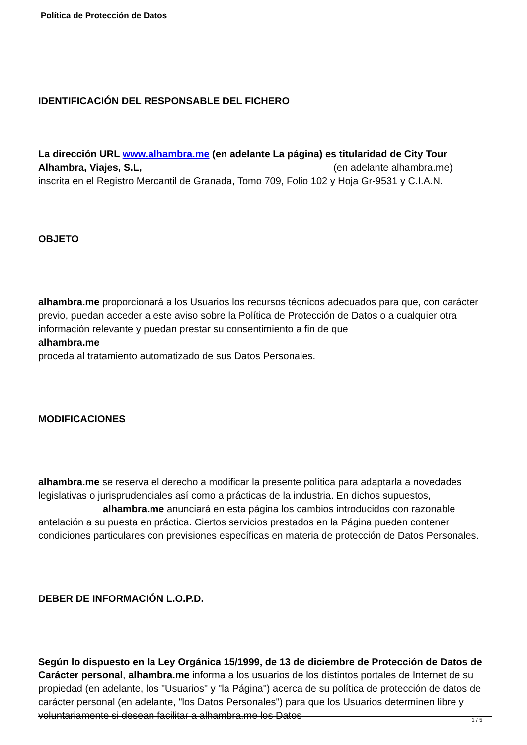Política de Protección de Datos
IDENTIFICACIÓN DEL RESPONSABLE DEL FICHERO
La dirección URL www.alhambra.me (en adelante La página) es titularidad de City Tour Alhambra, Viajes, S.L, (en adelante alhambra.me)
inscrita en el Registro Mercantil de Granada, Tomo 709, Folio 102 y Hoja Gr-9531 y C.I.A.N.
OBJETO
alhambra.me proporcionará a los Usuarios los recursos técnicos adecuados para que, con carácter previo, puedan acceder a este aviso sobre la Política de Protección de Datos o a cualquier otra información relevante y puedan prestar su consentimiento a fin de que
alhambra.me
proceda al tratamiento automatizado de sus Datos Personales.
MODIFICACIONES
alhambra.me se reserva el derecho a modificar la presente política para adaptarla a novedades legislativas o jurisprudenciales así como a prácticas de la industria. En dichos supuestos, alhambra.me anunciará en esta página los cambios introducidos con razonable antelación a su puesta en práctica. Ciertos servicios prestados en la Página pueden contener condiciones particulares con previsiones específicas en materia de protección de Datos Personales.
DEBER DE INFORMACIÓN L.O.P.D.
Según lo dispuesto en la Ley Orgánica 15/1999, de 13 de diciembre de Protección de Datos de Carácter personal, alhambra.me informa a los usuarios de los distintos portales de Internet de su propiedad (en adelante, los "Usuarios" y "la Página") acerca de su política de protección de datos de carácter personal (en adelante, "los Datos Personales") para que los Usuarios determinen libre y voluntariamente si desean facilitar a alhambra.me los Datos
1 / 5